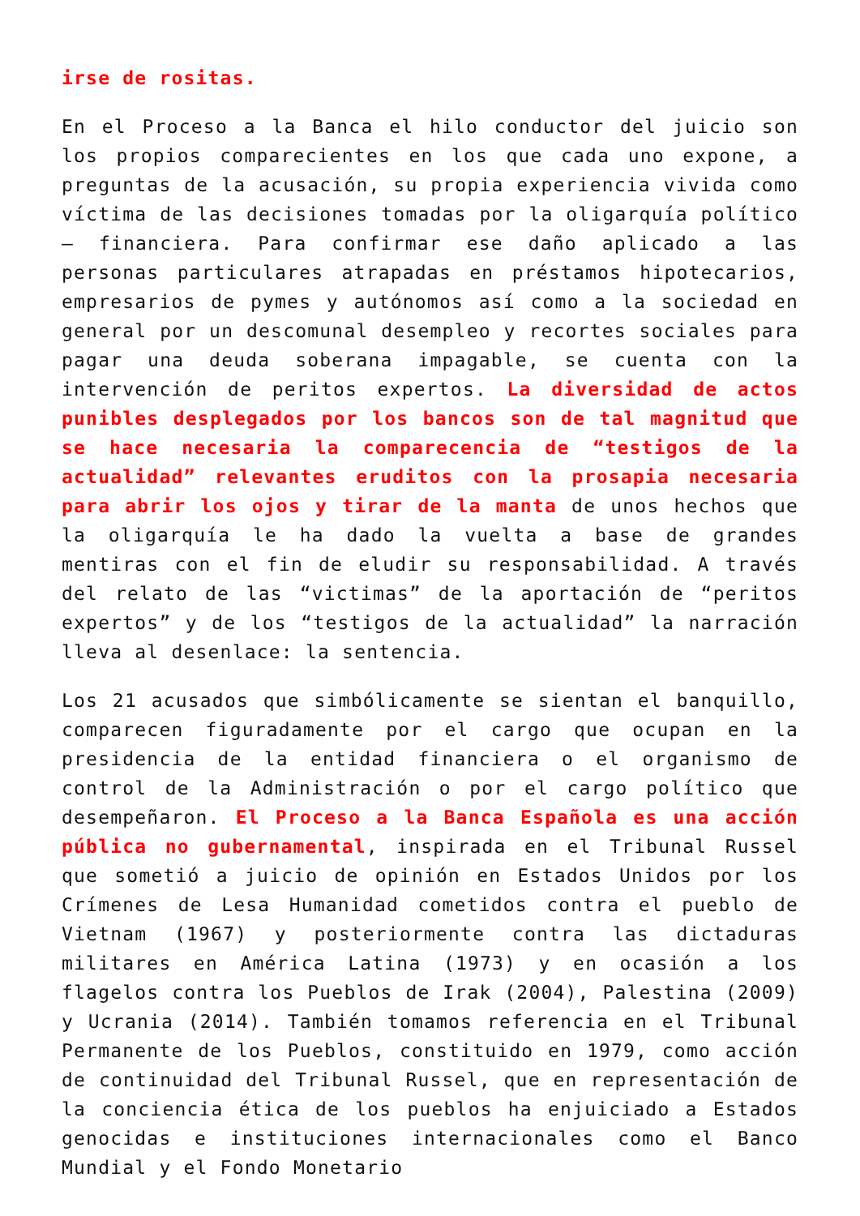irse de rositas.
En el Proceso a la Banca el hilo conductor del juicio son los propios comparecientes en los que cada uno expone, a preguntas de la acusación, su propia experiencia vivida como víctima de las decisiones tomadas por la oligarquía político – financiera. Para confirmar ese daño aplicado a las personas particulares atrapadas en préstamos hipotecarios, empresarios de pymes y autónomos así como a la sociedad en general por un descomunal desempleo y recortes sociales para pagar una deuda soberana impagable, se cuenta con la intervención de peritos expertos. La diversidad de actos punibles desplegados por los bancos son de tal magnitud que se hace necesaria la comparecencia de “testigos de la actualidad” relevantes eruditos con la prosapia necesaria para abrir los ojos y tirar de la manta de unos hechos que la oligarquía le ha dado la vuelta a base de grandes mentiras con el fin de eludir su responsabilidad. A través del relato de las “victimas” de la aportación de “peritos expertos” y de los “testigos de la actualidad” la narración lleva al desenlace: la sentencia.
Los 21 acusados que simbólicamente se sientan el banquillo, comparecen figuradamente por el cargo que ocupan en la presidencia de la entidad financiera o el organismo de control de la Administración o por el cargo político que desempeñaron. El Proceso a la Banca Española es una acción pública no gubernamental, inspirada en el Tribunal Russel que sometió a juicio de opinión en Estados Unidos por los Crímenes de Lesa Humanidad cometidos contra el pueblo de Vietnam (1967) y posteriormente contra las dictaduras militares en América Latina (1973) y en ocasión a los flagelos contra los Pueblos de Irak (2004), Palestina (2009) y Ucrania (2014). También tomamos referencia en el Tribunal Permanente de los Pueblos, constituido en 1979, como acción de continuidad del Tribunal Russel, que en representación de la conciencia ética de los pueblos ha enjuiciado a Estados genocidas e instituciones internacionales como el Banco Mundial y el Fondo Monetario